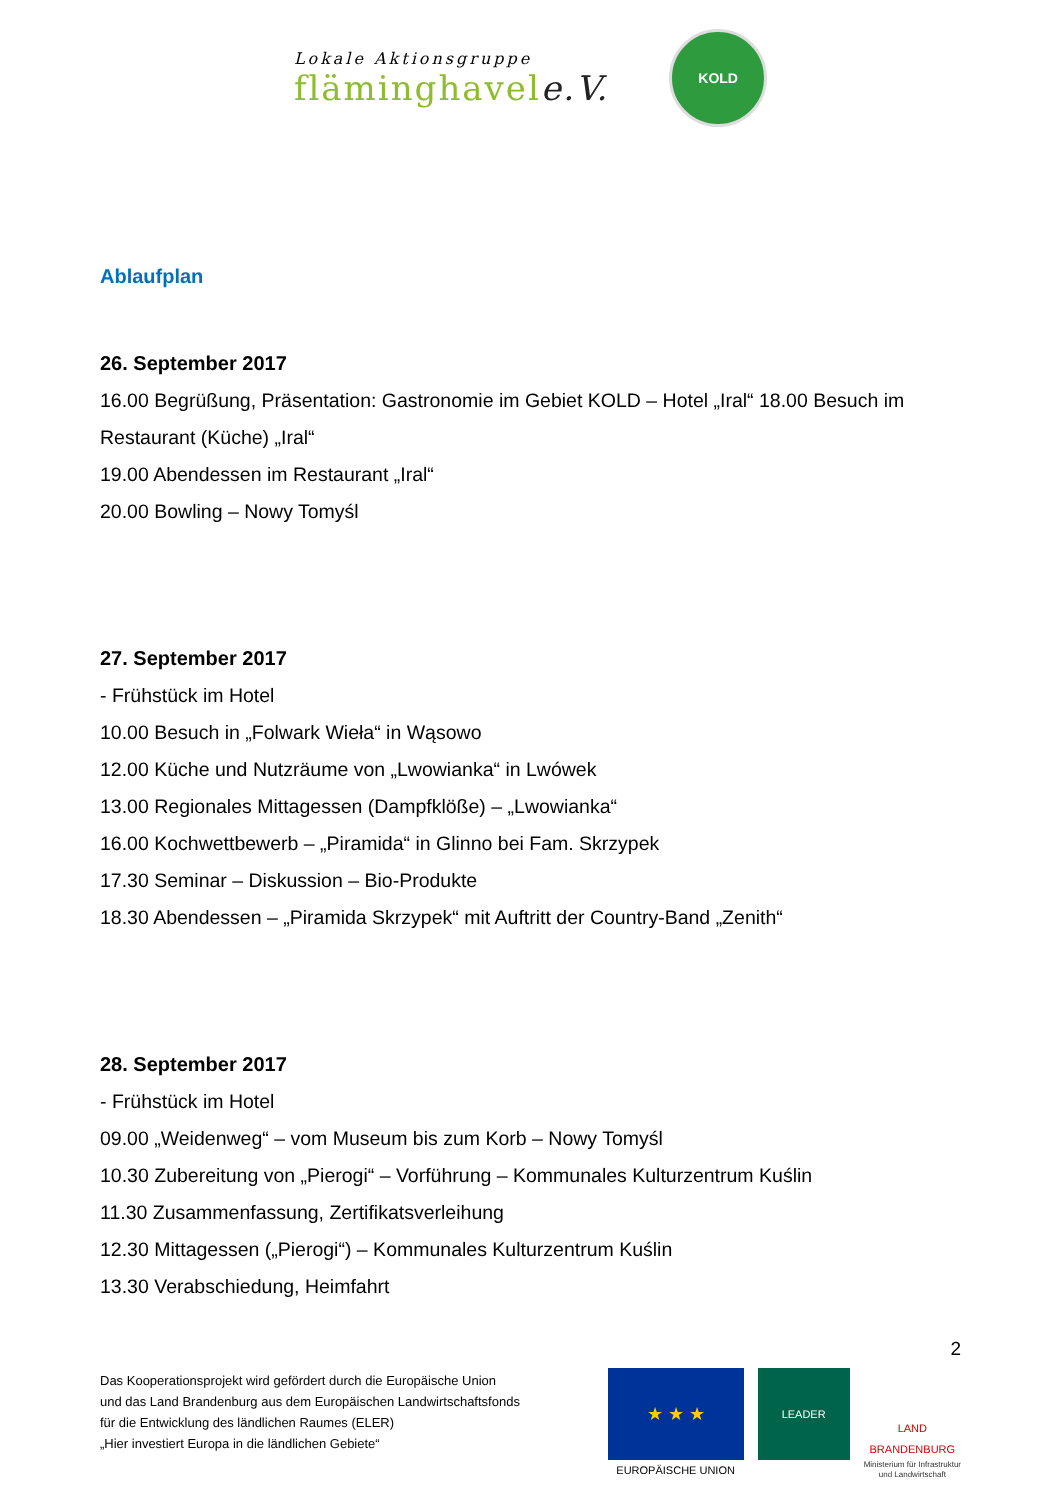Lokale Aktionsgruppe
fläminghavele.V.
KOLD
Ablaufplan
26. September 2017
16.00 Begrüßung, Präsentation: Gastronomie im Gebiet KOLD – Hotel „Iral“ 18.00 Besuch im Restaurant (Küche) „Iral“
19.00 Abendessen im Restaurant „Iral“
20.00 Bowling – Nowy Tomyśl
27. September 2017
- Frühstück im Hotel
10.00 Besuch in „Folwark Wieła“ in Wąsowo
12.00 Küche und Nutzräume von „Lwowianka“ in Lwówek
13.00 Regionales Mittagessen (Dampfklöße) – „Lwowianka“
16.00 Kochwettbewerb – „Piramida“ in Glinno bei Fam. Skrzypek
17.30 Seminar – Diskussion – Bio-Produkte
18.30 Abendessen – „Piramida Skrzypek“ mit Auftritt der Country-Band „Zenith“
28. September 2017
- Frühstück im Hotel
09.00 „Weidenweg“ – vom Museum bis zum Korb – Nowy Tomyśl
10.30 Zubereitung von „Pierogi“ – Vorführung – Kommunales Kulturzentrum Kuślin
11.30 Zusammenfassung, Zertifikatsverleihung
12.30 Mittagessen („Pierogi“) – Kommunales Kulturzentrum Kuślin
13.30 Verabschiedung, Heimfahrt
2
Das Kooperationsprojekt wird gefördert durch die Europäische Union
und das Land Brandenburg aus dem Europäischen Landwirtschaftsfonds
für die Entwicklung des ländlichen Raumes (ELER)
„Hier investiert Europa in die ländlichen Gebiete“
★ ★ ★
EUROPÄISCHE UNION
LEADER
LAND
BRANDENBURG
Ministerium für Infrastruktur
und Landwirtschaft